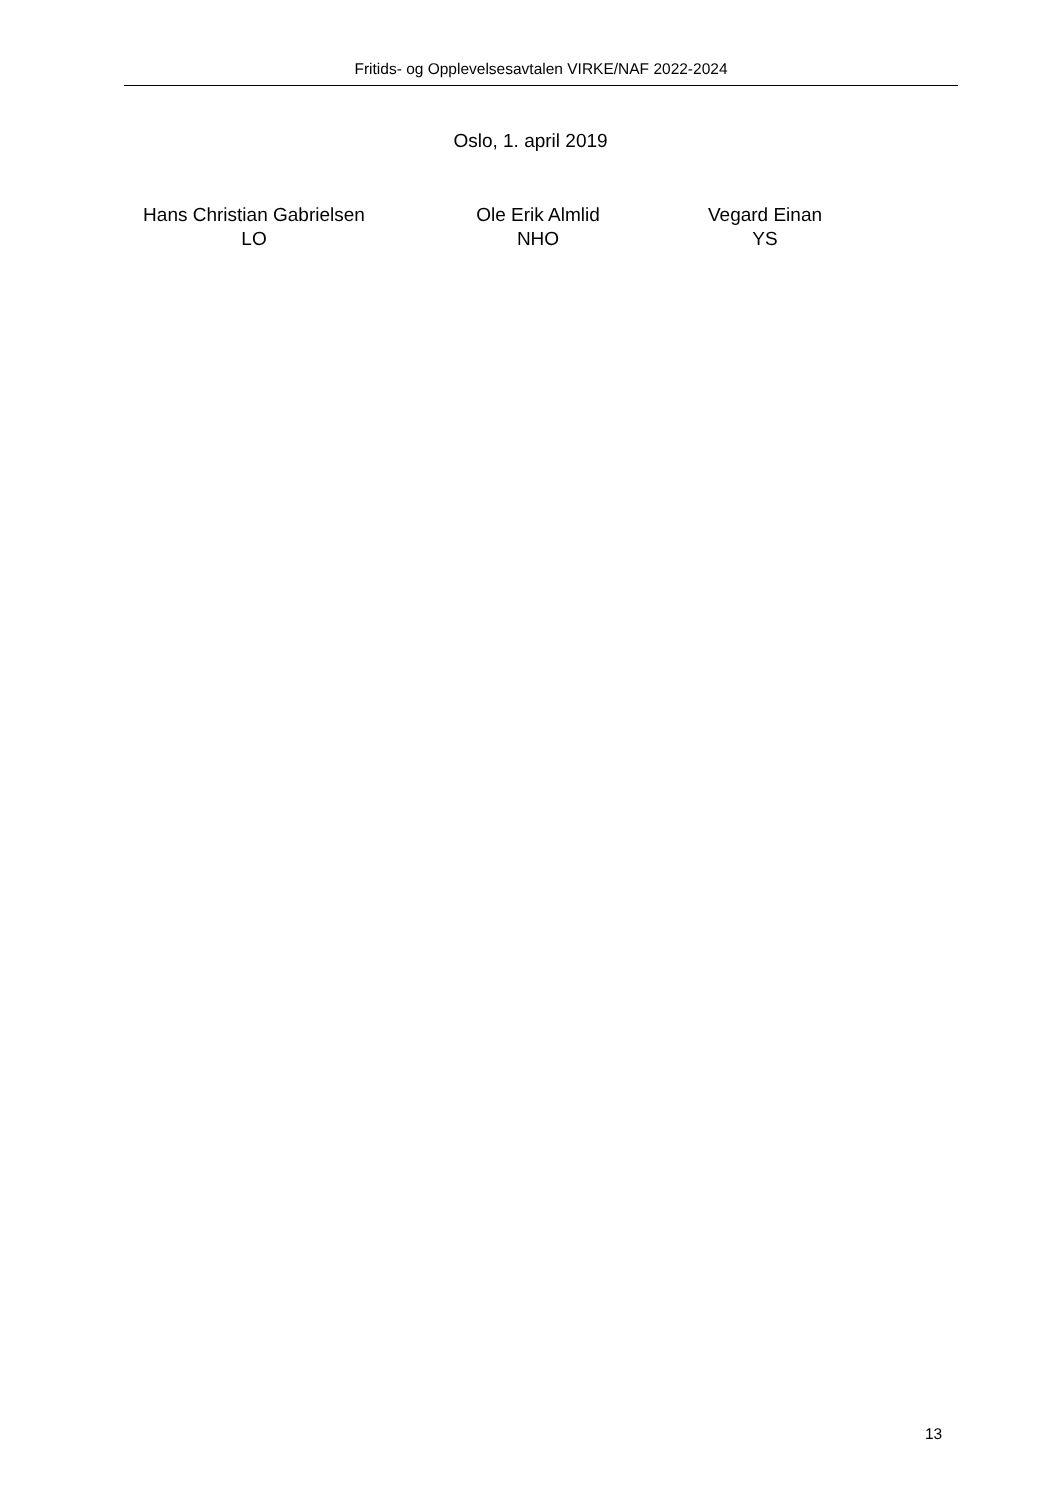Fritids- og Opplevelsesavtalen VIRKE/NAF 2022-2024
Oslo, 1. april 2019
Hans Christian Gabrielsen
LO
Ole Erik Almlid
NHO
Vegard Einan
YS
13